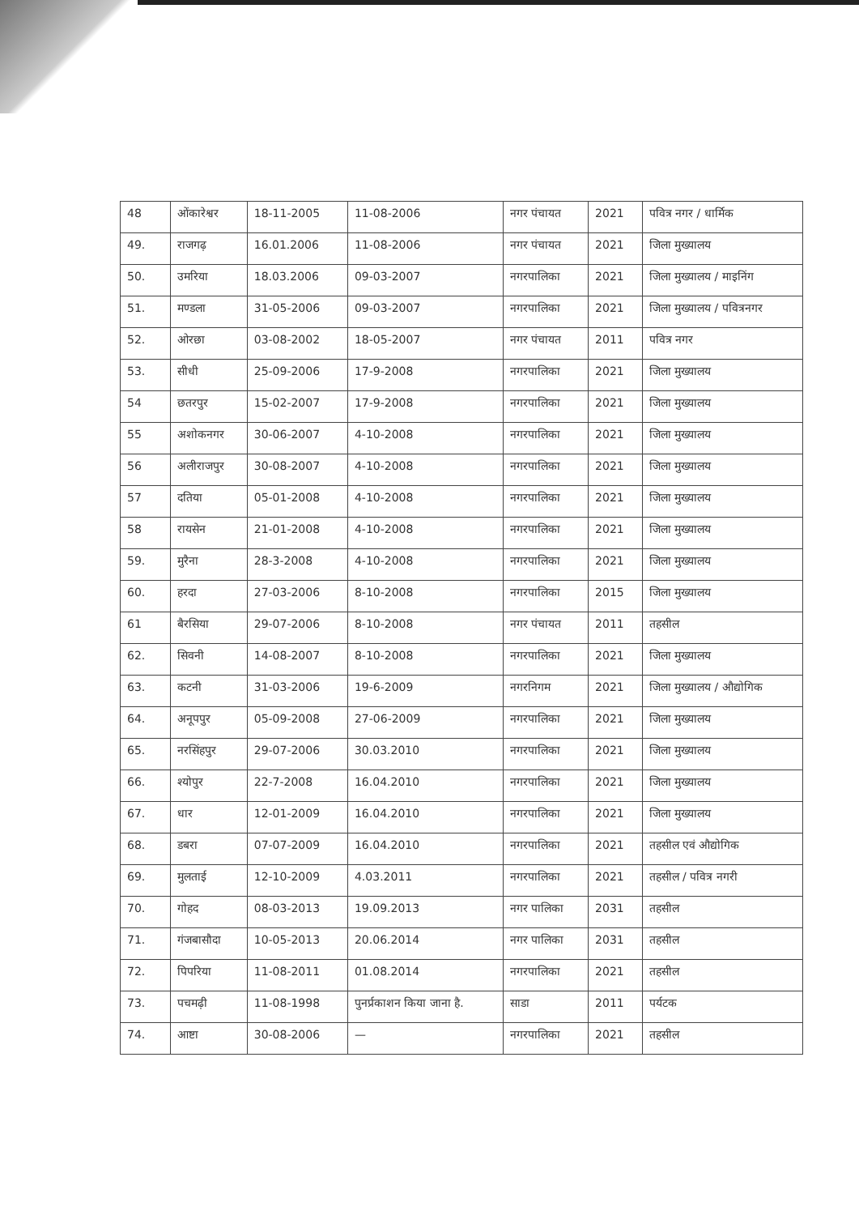| 48 | ओंकारेश्वर | 18-11-2005 | 11-08-2006 | नगर पंचायत | 2021 | पवित्र नगर / धार्मिक |
| 49. | राजगढ़ | 16.01.2006 | 11-08-2006 | नगर पंचायत | 2021 | जिला मुख्यालय |
| 50. | उमरिया | 18.03.2006 | 09-03-2007 | नगरपालिका | 2021 | जिला मुख्यालय / माइनिंग |
| 51. | मण्डला | 31-05-2006 | 09-03-2007 | नगरपालिका | 2021 | जिला मुख्यालय / पवित्रनगर |
| 52. | ओरछा | 03-08-2002 | 18-05-2007 | नगर पंचायत | 2011 | पवित्र नगर |
| 53. | सीधी | 25-09-2006 | 17-9-2008 | नगरपालिका | 2021 | जिला मुख्यालय |
| 54 | छतरपुर | 15-02-2007 | 17-9-2008 | नगरपालिका | 2021 | जिला मुख्यालय |
| 55 | अशोकनगर | 30-06-2007 | 4-10-2008 | नगरपालिका | 2021 | जिला मुख्यालय |
| 56 | अलीराजपुर | 30-08-2007 | 4-10-2008 | नगरपालिका | 2021 | जिला मुख्यालय |
| 57 | दतिया | 05-01-2008 | 4-10-2008 | नगरपालिका | 2021 | जिला मुख्यालय |
| 58 | रायसेन | 21-01-2008 | 4-10-2008 | नगरपालिका | 2021 | जिला मुख्यालय |
| 59. | मुरैना | 28-3-2008 | 4-10-2008 | नगरपालिका | 2021 | जिला मुख्यालय |
| 60. | हरदा | 27-03-2006 | 8-10-2008 | नगरपालिका | 2015 | जिला मुख्यालय |
| 61 | बैरसिया | 29-07-2006 | 8-10-2008 | नगर पंचायत | 2011 | तहसील |
| 62. | सिवनी | 14-08-2007 | 8-10-2008 | नगरपालिका | 2021 | जिला मुख्यालय |
| 63. | कटनी | 31-03-2006 | 19-6-2009 | नगरनिगम | 2021 | जिला मुख्यालय / औद्योगिक |
| 64. | अनूपपुर | 05-09-2008 | 27-06-2009 | नगरपालिका | 2021 | जिला मुख्यालय |
| 65. | नरसिंहपुर | 29-07-2006 | 30.03.2010 | नगरपालिका | 2021 | जिला मुख्यालय |
| 66. | श्योपुर | 22-7-2008 | 16.04.2010 | नगरपालिका | 2021 | जिला मुख्यालय |
| 67. | धार | 12-01-2009 | 16.04.2010 | नगरपालिका | 2021 | जिला मुख्यालय |
| 68. | डबरा | 07-07-2009 | 16.04.2010 | नगरपालिका | 2021 | तहसील एवं औद्योगिक |
| 69. | मुलताई | 12-10-2009 | 4.03.2011 | नगरपालिका | 2021 | तहसील / पवित्र नगरी |
| 70. | गोहद | 08-03-2013 | 19.09.2013 | नगर पालिका | 2031 | तहसील |
| 71. | गंजबासौदा | 10-05-2013 | 20.06.2014 | नगर पालिका | 2031 | तहसील |
| 72. | पिपरिया | 11-08-2011 | 01.08.2014 | नगरपालिका | 2021 | तहसील |
| 73. | पचमढ़ी | 11-08-1998 | पुनर्प्रकाशन किया जाना है. | साडा | 2011 | पर्यटक |
| 74. | आष्टा | 30-08-2006 | — | नगरपालिका | 2021 | तहसील |